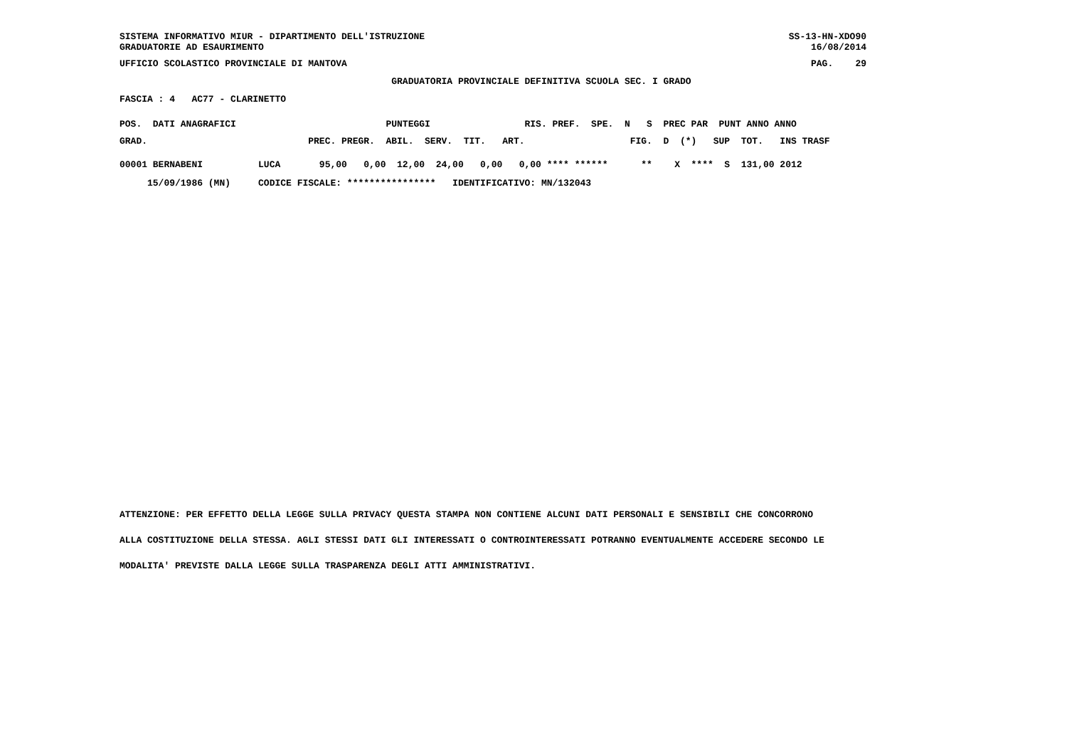SISTEMA INFORMATIVO MIUR - DIPARTIMENTO DELL'ISTRUZIONE
GRADUATORIE AD ESAURIMENTO
SS-13-HN-XDO90
16/08/2014
UFFICIO SCOLASTICO PROVINCIALE DI MANTOVA
PAG.    29
                                                 GRADUATORIA PROVINCIALE DEFINITIVA SCUOLA SEC. I GRADO
FASCIA : 4   AC77 - CLARINETTO
POS.  DATI ANAGRAFICI                           PUNTEGGI                 RIS. PREF.  SPE.  N   S  PREC PAR  PUNT ANNO ANNO
GRAD.                             PREC. PREGR.  ABIL.  SERV.  TIT.   ART.                   FIG.  D  (*)   SUP  TOT.   INS TRASF
00001 BERNABENI          LUCA       95,00   0,00  12,00  24,00   0,00   0,00 **** ******      **    X  ****  S  131,00 2012
     15/09/1986 (MN)     CODICE FISCALE: ****************   IDENTIFICATIVO: MN/132043
ATTENZIONE: PER EFFETTO DELLA LEGGE SULLA PRIVACY QUESTA STAMPA NON CONTIENE ALCUNI DATI PERSONALI E SENSIBILI CHE CONCORRONO
ALLA COSTITUZIONE DELLA STESSA. AGLI STESSI DATI GLI INTERESSATI O CONTROINTERESSATI POTRANNO EVENTUALMENTE ACCEDERE SECONDO LE
MODALITA' PREVISTE DALLA LEGGE SULLA TRASPARENZA DEGLI ATTI AMMINISTRATIVI.